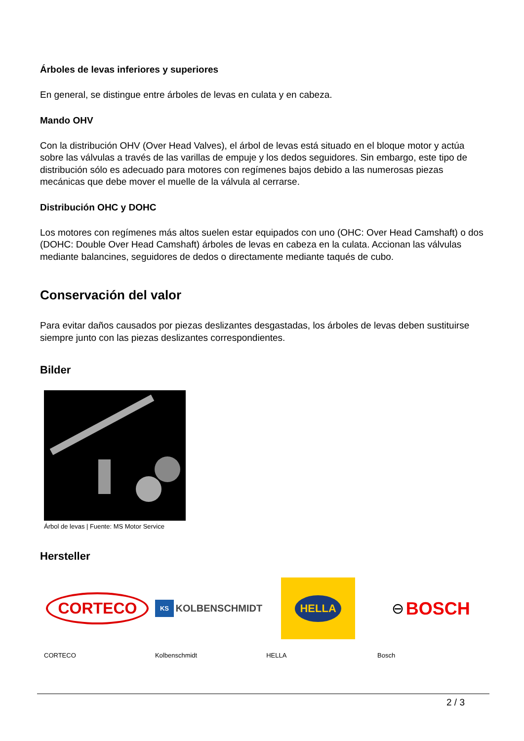Árboles de levas inferiores y superiores
En general, se distingue entre árboles de levas en culata y en cabeza.
Mando OHV
Con la distribución OHV (Over Head Valves), el árbol de levas está situado en el bloque motor y actúa sobre las válvulas a través de las varillas de empuje y los dedos seguidores. Sin embargo, este tipo de distribución sólo es adecuado para motores con regímenes bajos debido a las numerosas piezas mecánicas que debe mover el muelle de la válvula al cerrarse.
Distribución OHC y DOHC
Los motores con regímenes más altos suelen estar equipados con uno (OHC: Over Head Camshaft) o dos (DOHC: Double Over Head Camshaft) árboles de levas en cabeza en la culata. Accionan las válvulas mediante balancines, seguidores de dedos o directamente mediante taqués de cubo.
Conservación del valor
Para evitar daños causados por piezas deslizantes desgastadas, los árboles de levas deben sustituirse siempre junto con las piezas deslizantes correspondientes.
Bilder
Árbol de levas | Fuente: MS Motor Service
Hersteller
CORTECO
CORTECO
KS KOLBENSCHMIDT
Kolbenschmidt
HELLA
HELLA
⊖ BOSCH
Bosch
2 / 3